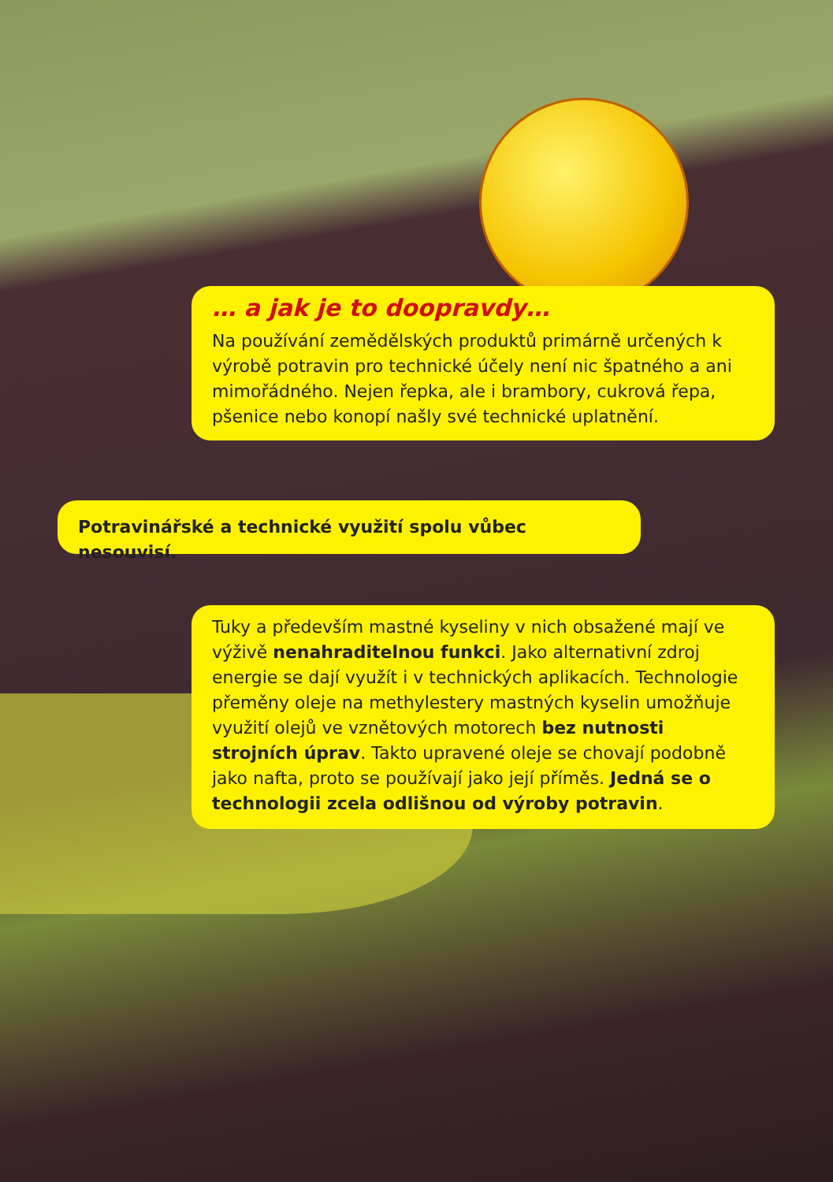… a jak je to doopravdy…
Na používání zemědělských produktů primárně určených k výrobě potravin pro technické účely není nic špatného a ani mimořádného. Nejen řepka, ale i brambory, cukrová řepa, pšenice nebo konopí našly své technické uplatnění.
Potravinářské a technické využití spolu vůbec nesouvisí.
Tuky a především mastné kyseliny v nich obsažené mají ve výživě nenahraditelnou funkci. Jako alternativní zdroj energie se dají využít i v technických aplikacích. Technologie přeměny oleje na methylestery mastných kyselin umožňuje využití olejů ve vznětových motorech bez nutnosti strojních úprav. Takto upravené oleje se chovají podobně jako nafta, proto se používají jako její příměs. Jedná se o technologii zcela odlišnou od výroby potravin.